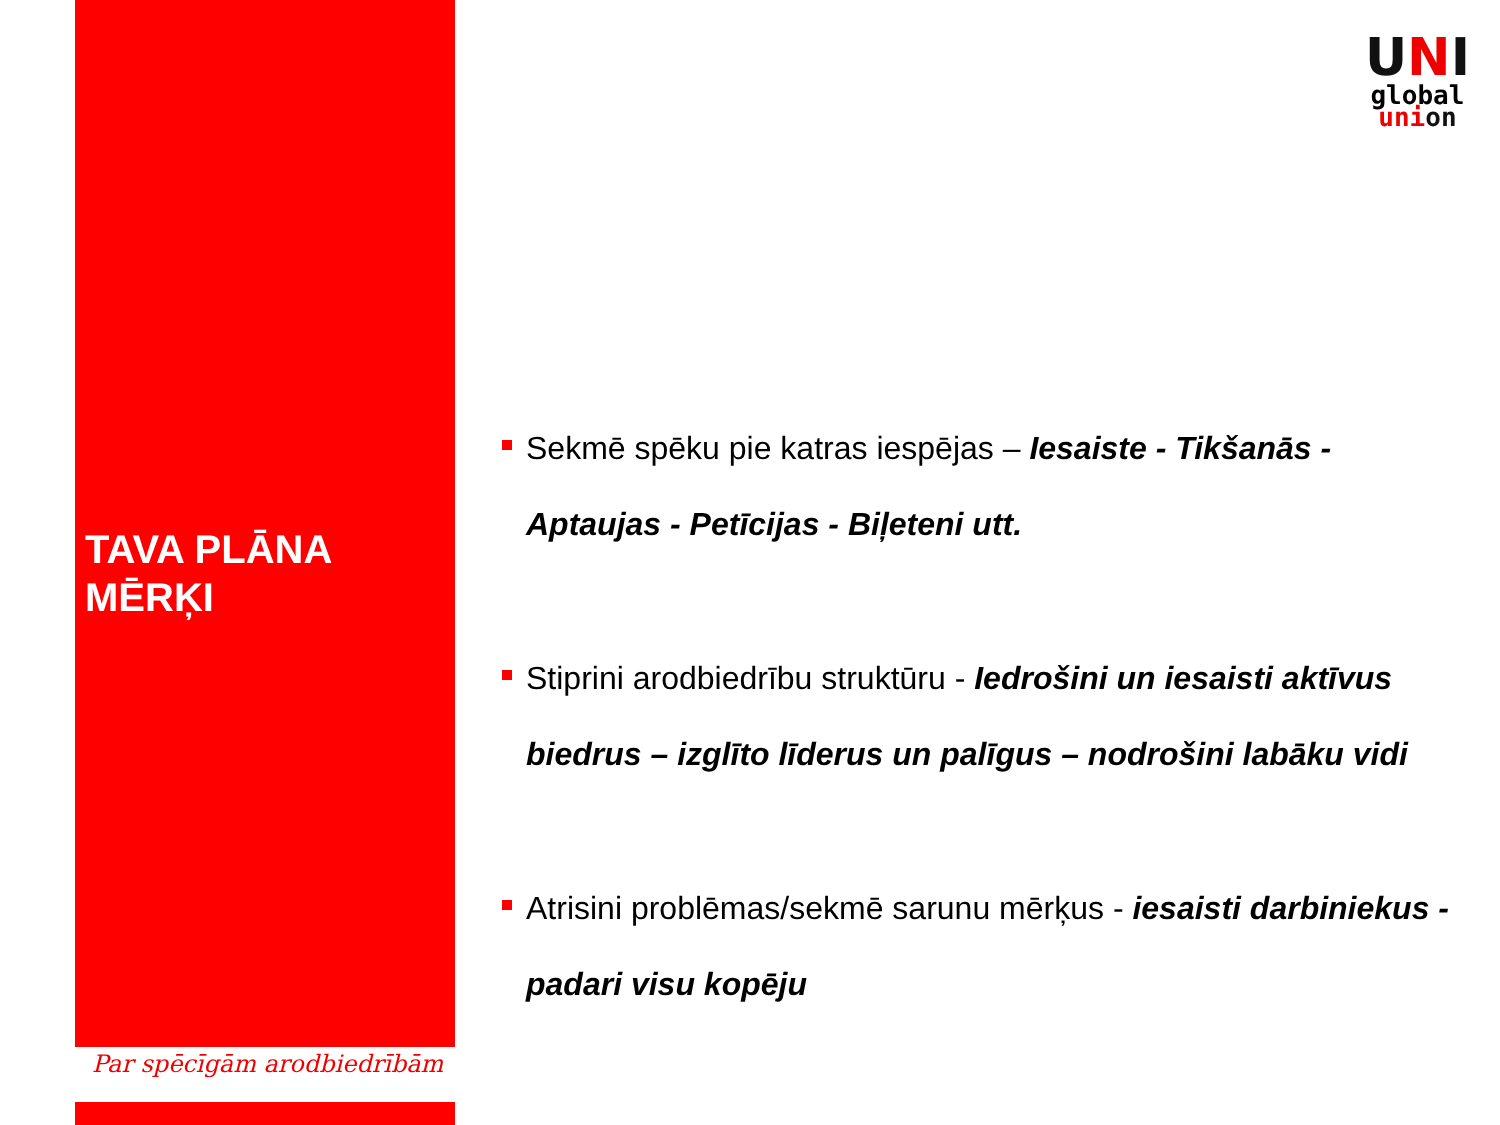TAVA PLĀNA
MĒRĶI
Par spēcīgām arodbiedrībām
UNI
global
union
Sekmē spēku pie katras iespējas – Iesaiste - Tikšanās - Aptaujas - Petīcijas - Biļeteni utt.
Stiprini arodbiedrību struktūru - Iedrošini un iesaisti aktīvus biedrus – izglīto līderus un palīgus – nodrošini labāku vidi
Atrisini problēmas/sekmē sarunu mērķus - iesaisti darbiniekus - padari visu kopēju